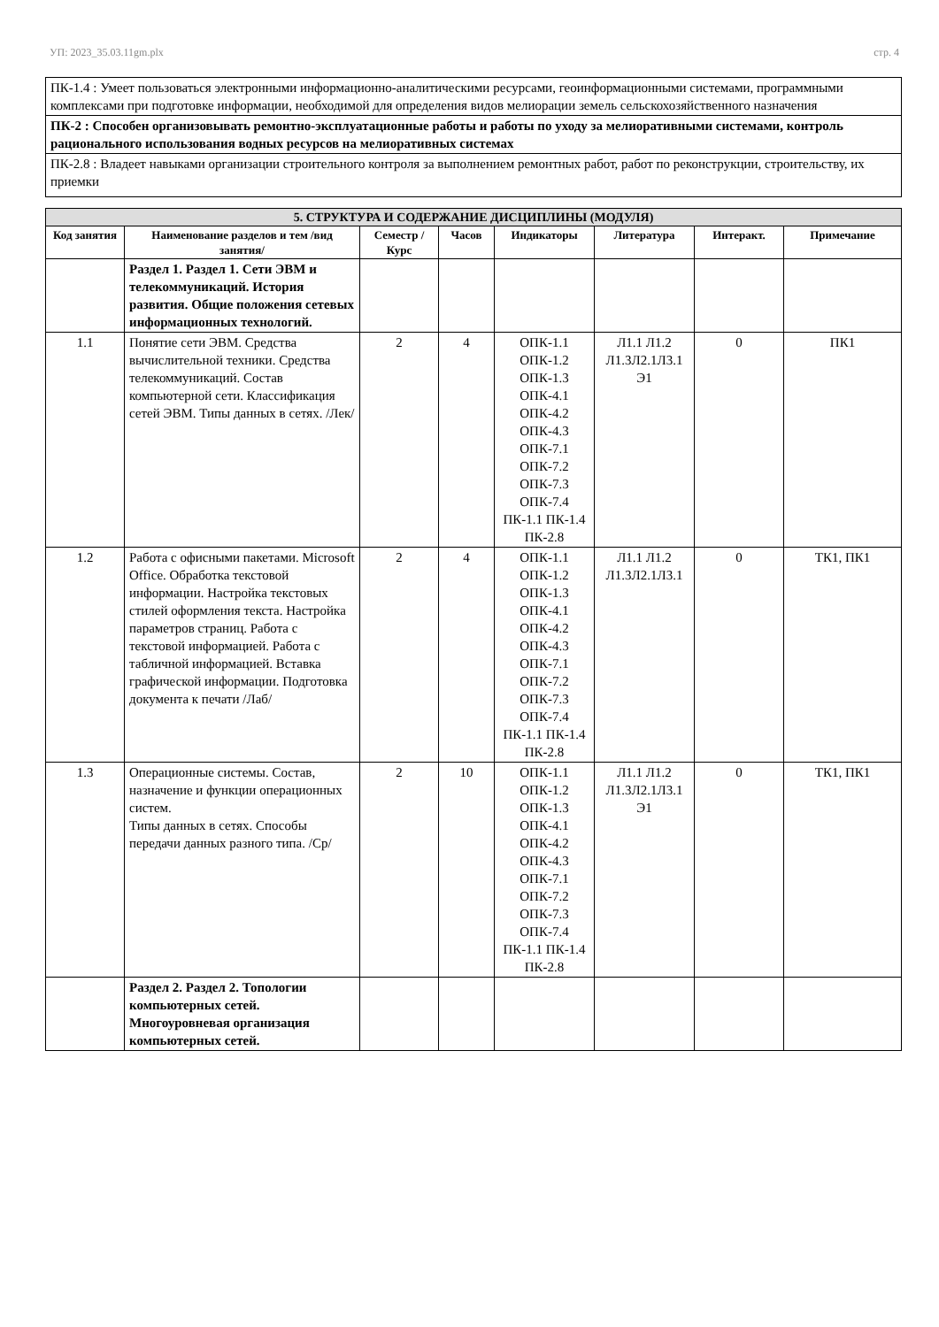УП: 2023_35.03.11gm.plx стр. 4
| ПК-1.4 : Умеет пользоваться электронными информационно-аналитическими ресурсами, геоинформационными системами, программными комплексами при подготовке информации, необходимой для определения видов мелиорации земель сельскохозяйственного назначения |
| ПК-2 : Способен организовывать ремонтно-эксплуатационные работы и работы по уходу за мелиоративными системами, контроль рационального использования водных ресурсов на мелиоративных системах |
| ПК-2.8 : Владеет навыками организации строительного контроля за выполнением ремонтных работ, работ по реконструкции, строительству, их приемки |
| 5. СТРУКТУРА И СОДЕРЖАНИЕ ДИСЦИПЛИНЫ (МОДУЛЯ) | | | | | | | |
| --- | --- | --- | --- | --- | --- | --- | --- |
| Код занятия | Наименование разделов и тем /вид занятия/ | Семестр / Курс | Часов | Индикаторы | Литература | Интеракт. | Примечание |
| | Раздел 1. Раздел 1. Сети ЭВМ и телекоммуникаций. История развития. Общие положения сетевых информационных технологий. | | | | | | |
| 1.1 | Понятие сети ЭВМ. Средства вычислительной техники. Средства телекоммуникаций. Состав компьютерной сети. Классификация сетей ЭВМ. Типы данных в сетях. /Лек/ | 2 | 4 | ОПК-1.1 ОПК-1.2 ОПК-1.3 ОПК-4.1 ОПК-4.2 ОПК-4.3 ОПК-7.1 ОПК-7.2 ОПК-7.3 ОПК-7.4 ПК-1.1 ПК-1.4 ПК-2.8 | Л1.1 Л1.2 Л1.3Л2.1Л3.1 Э1 | 0 | ПК1 |
| 1.2 | Работа с офисными пакетами. Microsoft Office. Обработка текстовой информации. Настройка текстовых стилей оформления текста. Настройка параметров страниц. Работа с текстовой информацией. Работа с табличной информацией. Вставка графической информации. Подготовка документа к печати /Лаб/ | 2 | 4 | ОПК-1.1 ОПК-1.2 ОПК-1.3 ОПК-4.1 ОПК-4.2 ОПК-4.3 ОПК-7.1 ОПК-7.2 ОПК-7.3 ОПК-7.4 ПК-1.1 ПК-1.4 ПК-2.8 | Л1.1 Л1.2 Л1.3Л2.1Л3.1 | 0 | ТК1, ПК1 |
| 1.3 | Операционные системы. Состав, назначение и функции операционных систем. Типы данных в сетях. Способы передачи данных разного типа. /Ср/ | 2 | 10 | ОПК-1.1 ОПК-1.2 ОПК-1.3 ОПК-4.1 ОПК-4.2 ОПК-4.3 ОПК-7.1 ОПК-7.2 ОПК-7.3 ОПК-7.4 ПК-1.1 ПК-1.4 ПК-2.8 | Л1.1 Л1.2 Л1.3Л2.1Л3.1 Э1 | 0 | ТК1, ПК1 |
| | Раздел 2. Раздел 2. Топологии компьютерных сетей. Многоуровневая организация компьютерных сетей. | | | | | | |